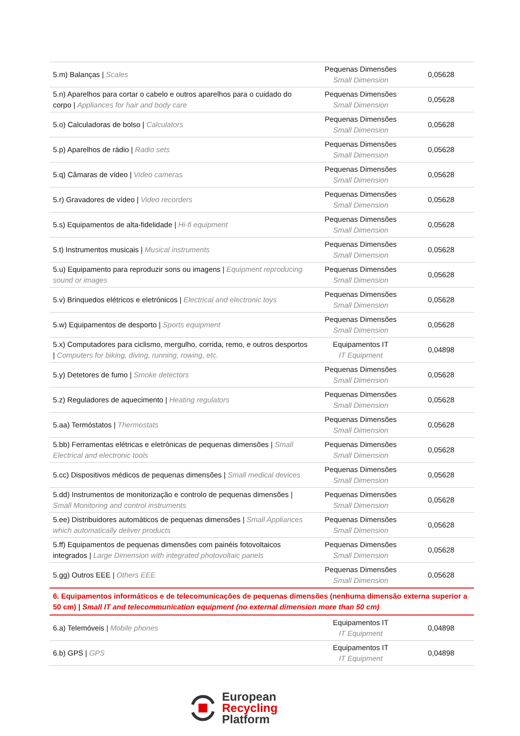| 5.m) Balanças / Scales | Pequenas Dimensões Small Dimension | 0,05628 |
| 5.n) Aparelhos para cortar o cabelo e outros aparelhos para o cuidado do corpo / Appliances for hair and body care | Pequenas Dimensões Small Dimension | 0,05628 |
| 5.o) Calculadoras de bolso / Calculators | Pequenas Dimensões Small Dimension | 0,05628 |
| 5.p) Aparelhos de rádio / Radio sets | Pequenas Dimensões Small Dimension | 0,05628 |
| 5.q) Câmaras de vídeo / Video cameras | Pequenas Dimensões Small Dimension | 0,05628 |
| 5.r) Gravadores de vídeo / Video recorders | Pequenas Dimensões Small Dimension | 0,05628 |
| 5.s) Equipamentos de alta-fidelidade / Hi-fi equipment | Pequenas Dimensões Small Dimension | 0,05628 |
| 5.t) Instrumentos musicais / Musical instruments | Pequenas Dimensões Small Dimension | 0,05628 |
| 5.u) Equipamento para reproduzir sons ou imagens / Equipment reproducing sound or images | Pequenas Dimensões Small Dimension | 0,05628 |
| 5.v) Brinquedos elétricos e eletrónicos / Electrical and electronic toys | Pequenas Dimensões Small Dimension | 0,05628 |
| 5.w) Equipamentos de desporto / Sports equipment | Pequenas Dimensões Small Dimension | 0,05628 |
| 5.x) Computadores para ciclismo, mergulho, corrida, remo, e outros desportos / Computers for biking, diving, running, rowing, etc. | Equipamentos IT IT Equipment | 0,04898 |
| 5.y) Detetores de fumo / Smoke detectors | Pequenas Dimensões Small Dimension | 0,05628 |
| 5.z) Reguladores de aquecimento / Heating regulators | Pequenas Dimensões Small Dimension | 0,05628 |
| 5.aa) Termóstatos / Thermostats | Pequenas Dimensões Small Dimension | 0,05628 |
| 5.bb) Ferramentas elétricas e eletrónicas de pequenas dimensões / Small Electrical and electronic tools | Pequenas Dimensões Small Dimension | 0,05628 |
| 5.cc) Dispositivos médicos de pequenas dimensões / Small medical devices | Pequenas Dimensões Small Dimension | 0,05628 |
| 5.dd) Instrumentos de monitorização e controlo de pequenas dimensões / Small Monitoring and control instruments | Pequenas Dimensões Small Dimension | 0,05628 |
| 5.ee) Distribuidores automáticos de pequenas dimensões / Small Appliances which automatically deliver products | Pequenas Dimensões Small Dimension | 0,05628 |
| 5.ff) Equipamentos de pequenas dimensões com painéis fotovoltaicos integrados / Large Dimension with integrated photovoltaic panels | Pequenas Dimensões Small Dimension | 0,05628 |
| 5.gg) Outros EEE / Others EEE | Pequenas Dimensões Small Dimension | 0,05628 |
| 6. Equipamentos informáticos e de telecomunicações de pequenas dimensões (nenhuma dimensão externa superior a 50 cm) / Small IT and telecommunication equipment (no external dimension more than 50 cm) | | |
| 6.a) Telemóveis / Mobile phones | Equipamentos IT IT Equipment | 0,04898 |
| 6.b) GPS / GPS | Equipamentos IT IT Equipment | 0,04898 |
European
Recycling
Platform